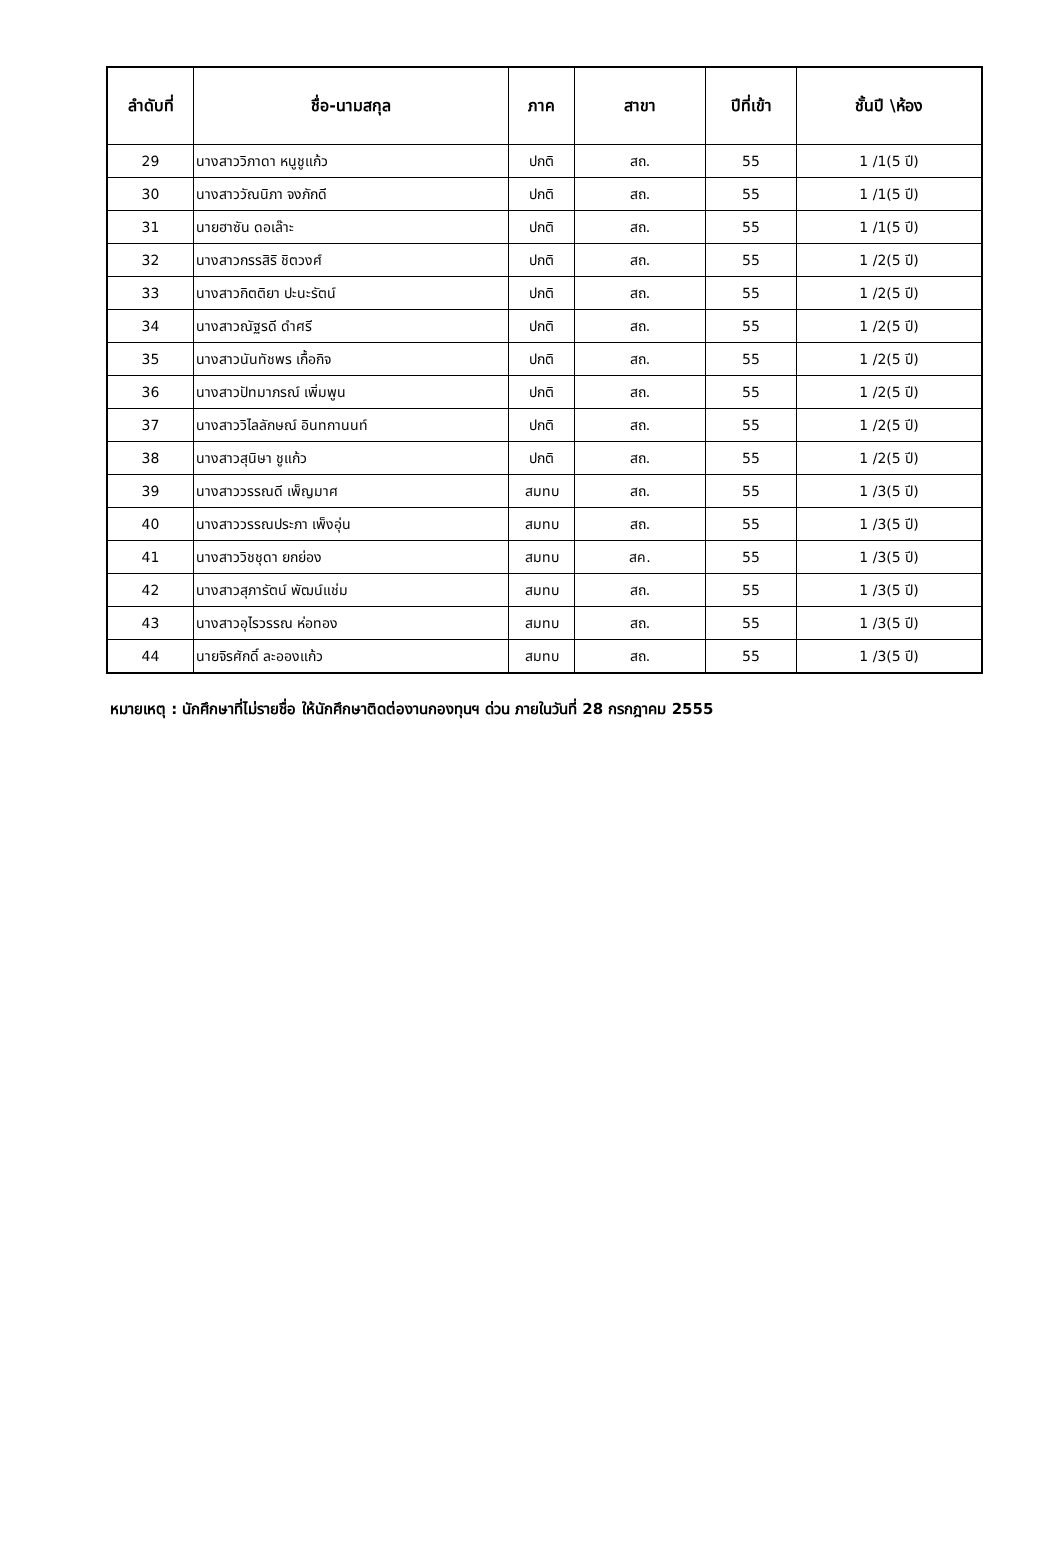| ลำดับที่ | ชื่อ-นามสกุล | ภาค | สาขา | ปีที่เข้า | ชั้นปี \ห้อง |
| --- | --- | --- | --- | --- | --- |
| 29 | นางสาววิภาดา หนูชูแก้ว | ปกติ | สถ. | 55 | 1 /1(5 ปี) |
| 30 | นางสาววัณนิภา จงภักดี | ปกติ | สถ. | 55 | 1 /1(5 ปี) |
| 31 | นายฮาซัน ดอเล๊าะ | ปกติ | สถ. | 55 | 1 /1(5 ปี) |
| 32 | นางสาวกรรสิริ ชิตวงศ์ | ปกติ | สถ. | 55 | 1 /2(5 ปี) |
| 33 | นางสาวกิตติยา ปะนะรัตน์ | ปกติ | สถ. | 55 | 1 /2(5 ปี) |
| 34 | นางสาวณัฐรดี ดำศรี | ปกติ | สถ. | 55 | 1 /2(5 ปี) |
| 35 | นางสาวนันทัชพร เกื้อกิจ | ปกติ | สถ. | 55 | 1 /2(5 ปี) |
| 36 | นางสาวปัทมาภรณ์ เพิ่มพูน | ปกติ | สถ. | 55 | 1 /2(5 ปี) |
| 37 | นางสาววิไลลักษณ์ อินทกานนท์ | ปกติ | สถ. | 55 | 1 /2(5 ปี) |
| 38 | นางสาวสุนิษา ชูแก้ว | ปกติ | สถ. | 55 | 1 /2(5 ปี) |
| 39 | นางสาววรรณดี เพ็ญมาศ | สมทบ | สถ. | 55 | 1 /3(5 ปี) |
| 40 | นางสาววรรณประภา เพ็งอุ่น | สมทบ | สถ. | 55 | 1 /3(5 ปี) |
| 41 | นางสาววิชชุดา ยกย่อง | สมทบ | สค. | 55 | 1 /3(5 ปี) |
| 42 | นางสาวสุภารัตน์ พัฒน์แช่ม | สมทบ | สถ. | 55 | 1 /3(5 ปี) |
| 43 | นางสาวอุไรวรรณ ห่อทอง | สมทบ | สถ. | 55 | 1 /3(5 ปี) |
| 44 | นายจิรศักดิ์ ละอองแก้ว | สมทบ | สถ. | 55 | 1 /3(5 ปี) |
หมายเหตุ : นักศึกษาที่ไม่รายชื่อ ให้นักศึกษาติดต่องานกองทุนฯ ด่วน ภายในวันที่ 28 กรกฎาคม 2555